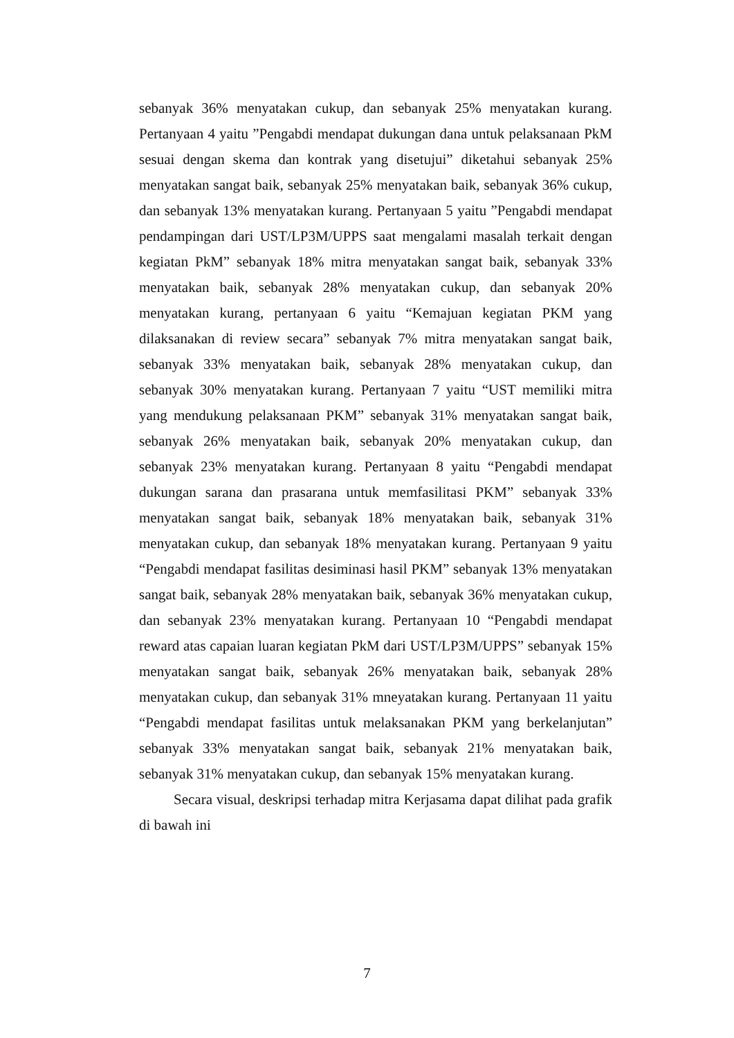sebanyak 36% menyatakan cukup, dan sebanyak 25% menyatakan kurang. Pertanyaan 4 yaitu ”Pengabdi mendapat dukungan dana untuk pelaksanaan PkM sesuai dengan skema dan kontrak yang disetujui” diketahui sebanyak 25% menyatakan sangat baik, sebanyak 25% menyatakan baik, sebanyak 36% cukup, dan sebanyak 13% menyatakan kurang. Pertanyaan 5 yaitu ”Pengabdi mendapat pendampingan dari UST/LP3M/UPPS saat mengalami masalah terkait dengan kegiatan PkM” sebanyak 18% mitra menyatakan sangat baik, sebanyak 33% menyatakan baik, sebanyak 28% menyatakan cukup, dan sebanyak 20% menyatakan kurang, pertanyaan 6 yaitu “Kemajuan kegiatan PKM yang dilaksanakan di review secara” sebanyak 7% mitra menyatakan sangat baik, sebanyak 33% menyatakan baik, sebanyak 28% menyatakan cukup, dan sebanyak 30% menyatakan kurang. Pertanyaan 7 yaitu “UST memiliki mitra yang mendukung pelaksanaan PKM” sebanyak 31% menyatakan sangat baik, sebanyak 26% menyatakan baik, sebanyak 20% menyatakan cukup, dan sebanyak 23% menyatakan kurang. Pertanyaan 8 yaitu “Pengabdi mendapat dukungan sarana dan prasarana untuk memfasilitasi PKM” sebanyak 33% menyatakan sangat baik, sebanyak 18% menyatakan baik, sebanyak 31% menyatakan cukup, dan sebanyak 18% menyatakan kurang. Pertanyaan 9 yaitu “Pengabdi mendapat fasilitas desiminasi hasil PKM” sebanyak 13% menyatakan sangat baik, sebanyak 28% menyatakan baik, sebanyak 36% menyatakan cukup, dan sebanyak 23% menyatakan kurang. Pertanyaan 10 “Pengabdi mendapat reward atas capaian luaran kegiatan PkM dari UST/LP3M/UPPS” sebanyak 15% menyatakan sangat baik, sebanyak 26% menyatakan baik, sebanyak 28% menyatakan cukup, dan sebanyak 31% mneyatakan kurang. Pertanyaan 11 yaitu “Pengabdi mendapat fasilitas untuk melaksanakan PKM yang berkelanjutan” sebanyak 33% menyatakan sangat baik, sebanyak 21% menyatakan baik, sebanyak 31% menyatakan cukup, dan sebanyak 15% menyatakan kurang.
Secara visual, deskripsi terhadap mitra Kerjasama dapat dilihat pada grafik di bawah ini
7